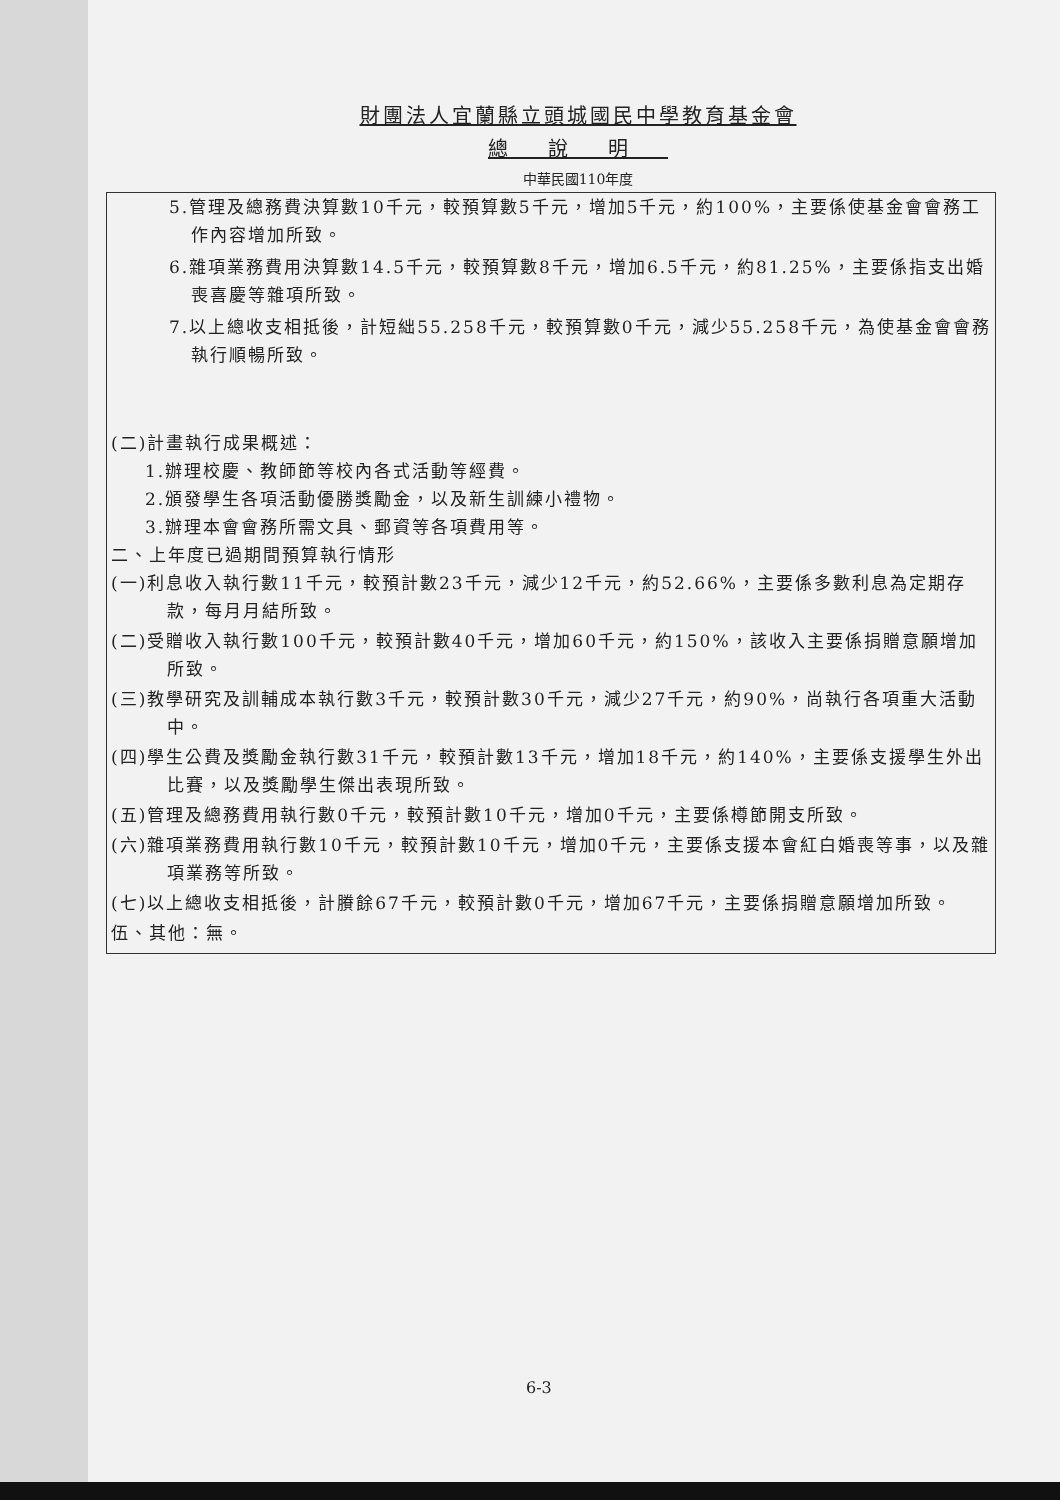財團法人宜蘭縣立頭城國民中學教育基金會
總說明
中華民國110年度
5.管理及總務費決算數10千元，較預算數5千元，增加5千元，約100%，主要係使基金會會務工作內容增加所致。
6.雜項業務費用決算數14.5千元，較預算數8千元，增加6.5千元，約81.25%，主要係指支出婚喪喜慶等雜項所致。
7.以上總收支相抵後，計短絀55.258千元，較預算數0千元，減少55.258千元，為使基金會會務執行順暢所致。
(二)計畫執行成果概述：
1.辦理校慶、教師節等校內各式活動等經費。
2.頒發學生各項活動優勝獎勵金，以及新生訓練小禮物。
3.辦理本會會務所需文具、郵資等各項費用等。
二、上年度已過期間預算執行情形
(一)利息收入執行數11千元，較預計數23千元，減少12千元，約52.66%，主要係多數利息為定期存款，每月月結所致。
(二)受贈收入執行數100千元，較預計數40千元，增加60千元，約150%，該收入主要係捐贈意願增加所致。
(三)教學研究及訓輔成本執行數3千元，較預計數30千元，減少27千元，約90%，尚執行各項重大活動中。
(四)學生公費及獎勵金執行數31千元，較預計數13千元，增加18千元，約140%，主要係支援學生外出比賽，以及獎勵學生傑出表現所致。
(五)管理及總務費用執行數0千元，較預計數10千元，增加0千元，主要係樽節開支所致。
(六)雜項業務費用執行數10千元，較預計數10千元，增加0千元，主要係支援本會紅白婚喪等事，以及雜項業務等所致。
(七)以上總收支相抵後，計賸餘67千元，較預計數0千元，增加67千元，主要係捐贈意願增加所致。
伍、其他：無。
6-3